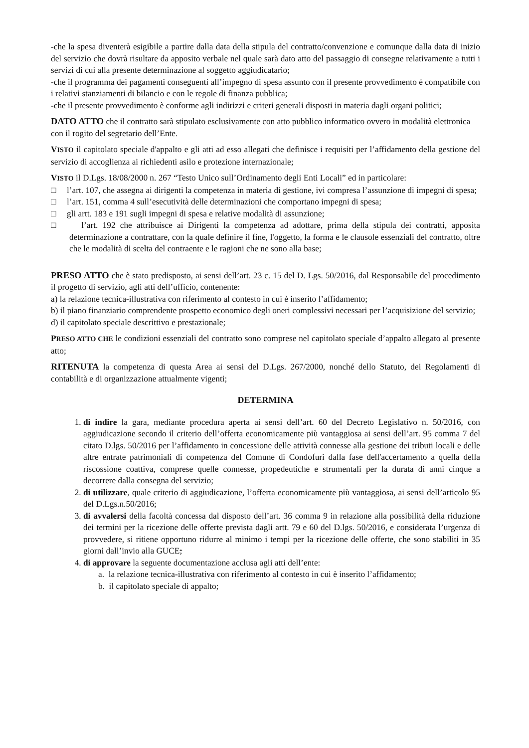-che la spesa diventerà esigibile a partire dalla data della stipula del contratto/convenzione e comunque dalla data di inizio del servizio che dovrà risultare da apposito verbale nel quale sarà dato atto del passaggio di consegne relativamente a tutti i servizi di cui alla presente determinazione al soggetto aggiudicatario;
-che il programma dei pagamenti conseguenti all’impegno di spesa assunto con il presente provvedimento è compatibile con i relativi stanziamenti di bilancio e con le regole di finanza pubblica;
-che il presente provvedimento è conforme agli indirizzi e criteri generali disposti in materia dagli organi politici;
DATO ATTO che il contratto sarà stipulato esclusivamente con atto pubblico informatico ovvero in modalità elettronica con il rogito del segretario dell’Ente.
VISTO il capitolato speciale d'appalto e gli atti ad esso allegati che definisce i requisiti per l’affidamento della gestione del servizio di accoglienza ai richiedenti asilo e protezione internazionale;
VISTO il D.Lgs. 18/08/2000 n. 267 “Testo Unico sull’Ordinamento degli Enti Locali” ed in particolare:
□ l’art. 107, che assegna ai dirigenti la competenza in materia di gestione, ivi compresa l’assunzione di impegni di spesa;
□ l’art. 151, comma 4 sull’esecutività delle determinazioni che comportano impegni di spesa;
□ gli artt. 183 e 191 sugli impegni di spesa e relative modalità di assunzione;
□ l’art. 192 che attribuisce ai Dirigenti la competenza ad adottare, prima della stipula dei contratti, apposita determinazione a contrattare, con la quale definire il fine, l'oggetto, la forma e le clausole essenziali del contratto, oltre che le modalità di scelta del contraente e le ragioni che ne sono alla base;
PRESO ATTO che è stato predisposto, ai sensi dell’art. 23 c. 15 del D. Lgs. 50/2016, dal Responsabile del procedimento il progetto di servizio, agli atti dell’ufficio, contenente:
a) la relazione tecnica-illustrativa con riferimento al contesto in cui è inserito l’affidamento;
b) il piano finanziario comprendente prospetto economico degli oneri complessivi necessari per l’acquisizione del servizio;
d) il capitolato speciale descrittivo e prestazionale;
PRESO ATTO CHE le condizioni essenziali del contratto sono comprese nel capitolato speciale d’appalto allegato al presente atto;
RITENUTA la competenza di questa Area ai sensi del D.Lgs. 267/2000, nonché dello Statuto, dei Regolamenti di contabilità e di organizzazione attualmente vigenti;
DETERMINA
1. di indire la gara, mediante procedura aperta ai sensi dell’art. 60 del Decreto Legislativo n. 50/2016, con aggiudicazione secondo il criterio dell’offerta economicamente più vantaggiosa ai sensi dell’art. 95 comma 7 del citato D.lgs. 50/2016 per l’affidamento in concessione delle attività connesse alla gestione dei tributi locali e delle altre entrate patrimoniali di competenza del Comune di Condofuri dalla fase dell'accertamento a quella della riscossione coattiva, comprese quelle connesse, propedeutiche e strumentali per la durata di anni cinque a decorrere dalla consegna del servizio;
2. di utilizzare, quale criterio di aggiudicazione, l’offerta economicamente più vantaggiosa, ai sensi dell’articolo 95 del D.Lgs.n.50/2016;
3. di avvalersi della facoltà concessa dal disposto dell’art. 36 comma 9 in relazione alla possibilità della riduzione dei termini per la ricezione delle offerte prevista dagli artt. 79 e 60 del D.lgs. 50/2016, e considerata l’urgenza di provvedere, si ritiene opportuno ridurre al minimo i tempi per la ricezione delle offerte, che sono stabiliti in 35 giorni dall’invio alla GUCE;
4. di approvare la seguente documentazione acclusa agli atti dell’ente:
a. la relazione tecnica-illustrativa con riferimento al contesto in cui è inserito l’affidamento;
b. il capitolato speciale di appalto;